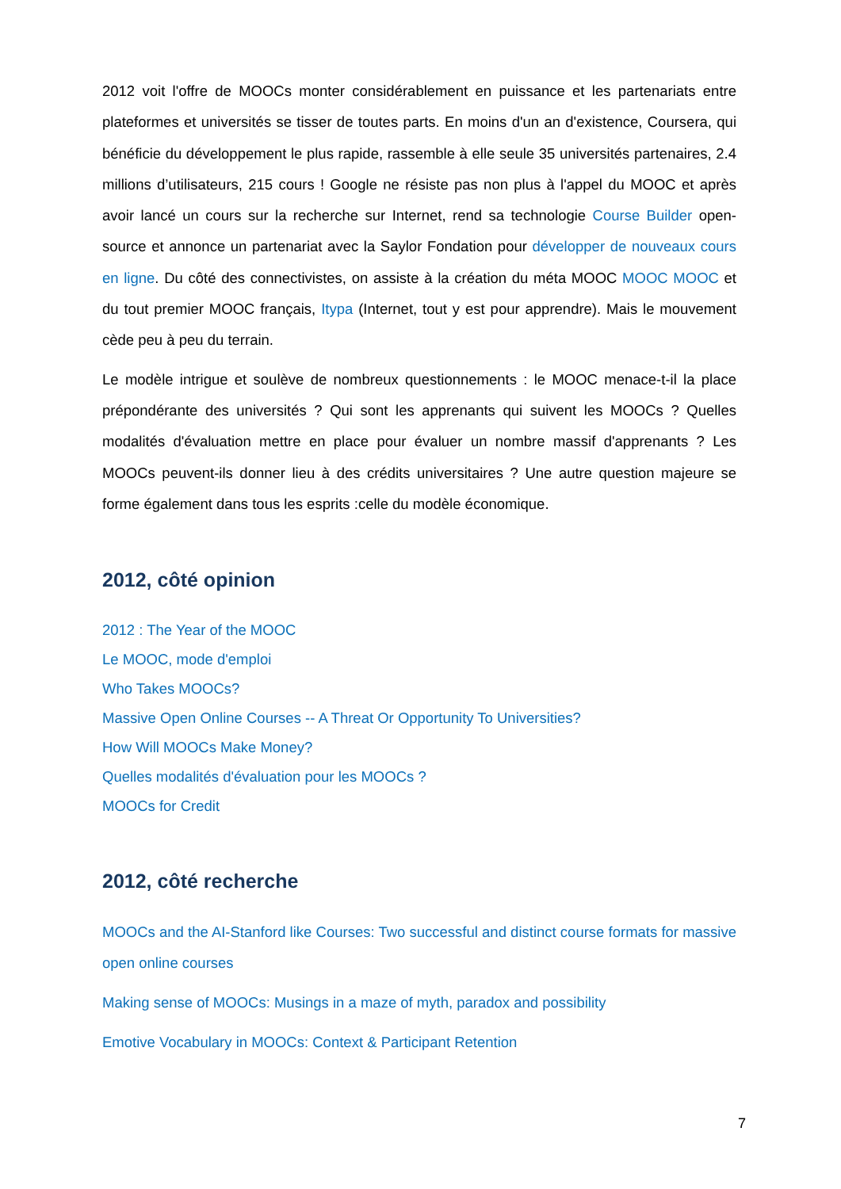2012 voit l'offre de MOOCs monter considérablement en puissance et les partenariats entre plateformes et universités se tisser de toutes parts. En moins d'un an d'existence, Coursera, qui bénéficie du développement le plus rapide, rassemble à elle seule 35 universités partenaires, 2.4 millions d’utilisateurs, 215 cours ! Google ne résiste pas non plus à l'appel du MOOC et après avoir lancé un cours sur la recherche sur Internet, rend sa technologie Course Builder open-source et annonce un partenariat avec la Saylor Fondation pour développer de nouveaux cours en ligne. Du côté des connectivistes, on assiste à la création du méta MOOC MOOC MOOC et du tout premier MOOC français, Itypa (Internet, tout y est pour apprendre). Mais le mouvement cède peu à peu du terrain.
Le modèle intrigue et soulève de nombreux questionnements : le MOOC menace-t-il la place prépondérante des universités ? Qui sont les apprenants qui suivent les MOOCs ? Quelles modalités d'évaluation mettre en place pour évaluer un nombre massif d'apprenants ? Les MOOCs peuvent-ils donner lieu à des crédits universitaires ? Une autre question majeure se forme également dans tous les esprits :celle du modèle économique.
2012, côté opinion
2012 : The Year of the MOOC
Le MOOC, mode d'emploi
Who Takes MOOCs?
Massive Open Online Courses -- A Threat Or Opportunity To Universities?
How Will MOOCs Make Money?
Quelles modalités d'évaluation pour les MOOCs ?
MOOCs for Credit
2012, côté recherche
MOOCs and the AI-Stanford like Courses: Two successful and distinct course formats for massive open online courses
Making sense of MOOCs: Musings in a maze of myth, paradox and possibility
Emotive Vocabulary in MOOCs: Context & Participant Retention
7